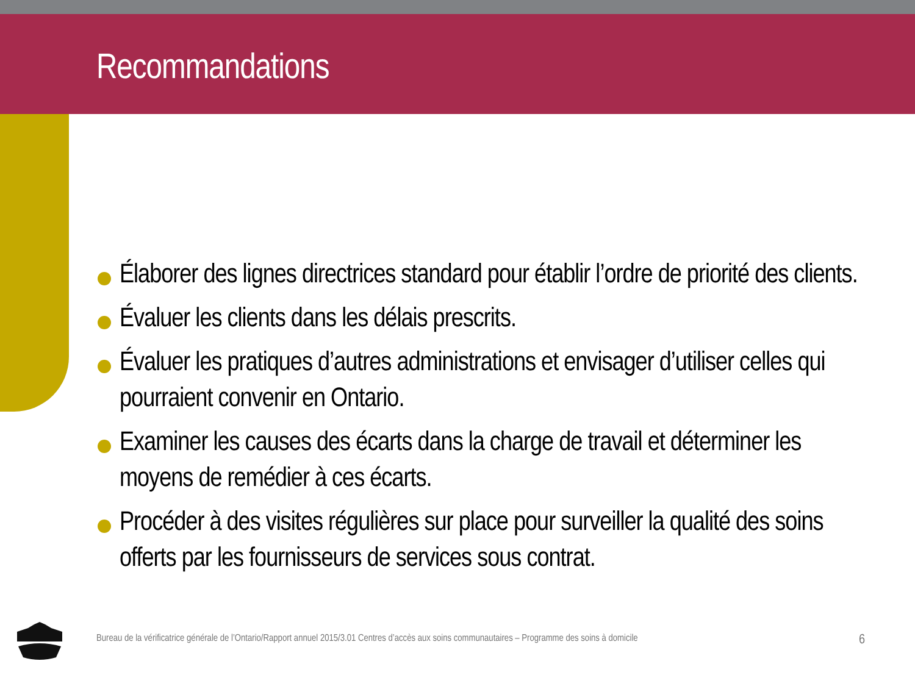Recommandations
Élaborer des lignes directrices standard pour établir l’ordre de priorité des clients.
Évaluer les clients dans les délais prescrits.
Évaluer les pratiques d’autres administrations et envisager d’utiliser celles qui pourraient convenir en Ontario.
Examiner les causes des écarts dans la charge de travail et déterminer les moyens de remédier à ces écarts.
Procéder à des visites régulières sur place pour surveiller la qualité des soins offerts par les fournisseurs de services sous contrat.
Bureau de la vérificatrice générale de l’Ontario/Rapport annuel 2015/3.01 Centres d’accès aux soins communautaires – Programme des soins à domicile 6